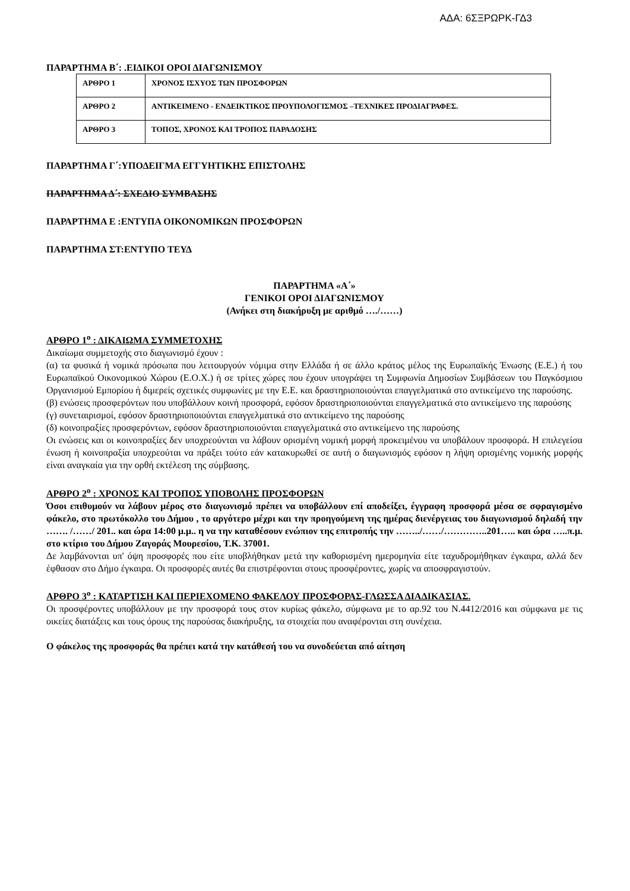ΑΔΑ: 6ΣΞΡΩΡΚ-ΓΔ3
ΠΑΡΑΡΤΗΜΑ Β΄: .ΕΙΔΙΚΟΙ ΟΡΟΙ ΔΙΑΓΩΝΙΣΜΟΥ
| ΑΡΘΡΟ 1 | ΧΡΟΝΟΣ ΙΣΧΥΟΣ ΤΩΝ ΠΡΟΣΦΟΡΩΝ |
| ΑΡΘΡΟ 2 | ΑΝΤΙΚΕΙΜΕΝΟ - ΕΝΔΕΙΚΤΙΚΟΣ ΠΡΟΥΠΟΛΟΓΙΣΜΟΣ –ΤΕΧΝΙΚΕΣ ΠΡΟΔΙΑΓΡΑΦΕΣ. |
| ΑΡΘΡΟ 3 | ΤΟΠΟΣ, ΧΡΟΝΟΣ ΚΑΙ ΤΡΟΠΟΣ ΠΑΡΑΔΟΣΗΣ |
ΠΑΡΑΡΤΗΜΑ Γ΄:ΥΠΟΔΕΙΓΜΑ ΕΓΓΥΗΤΙΚΗΣ ΕΠΙΣΤΟΛΗΣ
ΠΑΡΑΡΤΗΜΑ Δ΄: ΣΧΕΔΙΟ ΣΥΜΒΑΣΗΣ
ΠΑΡΑΡΤΗΜΑ Ε :ΕΝΤΥΠΑ ΟΙΚΟΝΟΜΙΚΩΝ ΠΡΟΣΦΟΡΩΝ
ΠΑΡΑΡΤΗΜΑ ΣΤ:ΕΝΤΥΠΟ ΤΕΥΔ
ΠΑΡΑΡΤΗΜΑ «Α΄»
ΓΕΝΙΚΟΙ ΟΡΟΙ ΔΙΑΓΩΝΙΣΜΟΥ
(Ανήκει στη διακήρυξη με αριθμό …./……)
ΑΡΘΡΟ 1<sup>ο</sup> : ΔΙΚΑΙΩΜΑ ΣΥΜΜΕΤΟΧΗΣ
Δικαίωμα συμμετοχής στο διαγωνισμό έχουν :
(α) τα φυσικά ή νομικά πρόσωπα που λειτουργούν νόμιμα στην Ελλάδα ή σε άλλο κράτος μέλος της Ευρωπαϊκής Ένωσης (Ε.Ε.) ή του Ευρωπαϊκού Οικονομικού Χώρου (Ε.Ο.Χ.) ή σε τρίτες χώρες που έχουν υπογράψει τη Συμφωνία Δημοσίων Συμβάσεων του Παγκόσμιου Οργανισμού Εμπορίου ή διμερείς σχετικές συμφωνίες με την Ε.Ε. και δραστηριοποιούνται επαγγελματικά στο αντικείμενο της παρούσης.
(β) ενώσεις προσφερόντων που υποβάλλουν κοινή προσφορά, εφόσον δραστηριοποιούνται επαγγελματικά στο αντικείμενο της παρούσης
(γ) συνεταιρισμοί, εφόσον δραστηριοποιούνται επαγγελματικά στο αντικείμενο της παρούσης
(δ) κοινοπραξίες προσφερόντων, εφόσον δραστηριοποιούνται επαγγελματικά στο αντικείμενο της παρούσης
Οι ενώσεις και οι κοινοπραξίες δεν υποχρεούνται να λάβουν ορισμένη νομική μορφή προκειμένου να υποβάλουν προσφορά. Η επιλεγείσα ένωση ή κοινοπραξία υποχρεούται να πράξει τούτο εάν κατακυρωθεί σε αυτή ο διαγωνισμός εφόσον η λήψη ορισμένης νομικής μορφής είναι αναγκαία για την ορθή εκτέλεση της σύμβασης.
ΑΡΘΡΟ 2<sup>ο</sup> : ΧΡΟΝΟΣ ΚΑΙ ΤΡΟΠΟΣ ΥΠΟΒΟΛΗΣ ΠΡΟΣΦΟΡΩΝ
Όσοι επιθυμούν να λάβουν μέρος στο διαγωνισμό πρέπει να υποβάλλουν επί αποδείξει, έγγραφη προσφορά μέσα σε σφραγισμένο φάκελο, στο πρωτόκολλο του Δήμου , το αργότερο μέχρι και την προηγούμενη της ημέρας διενέργειας του διαγωνισμού δηλαδή την ……. /……/ 201.. και ώρα 14:00 μ.μ.. η να την καταθέσουν ενώπιον της επιτροπής την ……../……/…………..201….. και ώρα …..π.μ. στο κτίριο του Δήμου Ζαγοράς Μουρεσίου, Τ.Κ. 37001.
Δε λαμβάνονται υπ' όψη προσφορές που είτε υποβλήθηκαν μετά την καθορισμένη ημερομηνία είτε ταχυδρομήθηκαν έγκαιρα, αλλά δεν έφθασαν στο Δήμο έγκαιρα. Οι προσφορές αυτές θα επιστρέφονται στους προσφέροντες, χωρίς να αποσφραγιστούν.
ΑΡΘΡΟ 3<sup>ο</sup> : ΚΑΤΑΡΤΙΣΗ ΚΑΙ ΠΕΡΙΕΧΟΜΕΝΟ ΦΑΚΕΛΟΥ ΠΡΟΣΦΟΡΑΣ-ΓΛΩΣΣΑ ΔΙΑΔΙΚΑΣΙΑΣ.
Οι προσφέροντες υποβάλλουν με την προσφορά τους στον κυρίως φάκελο, σύμφωνα με το αρ.92 του Ν.4412/2016 και σύμφωνα με τις οικείες διατάξεις και τους όρους της παρούσας διακήρυξης, τα στοιχεία που αναφέρονται στη συνέχεια.
Ο φάκελος της προσφοράς θα πρέπει κατά την κατάθεσή του να συνοδεύεται από αίτηση